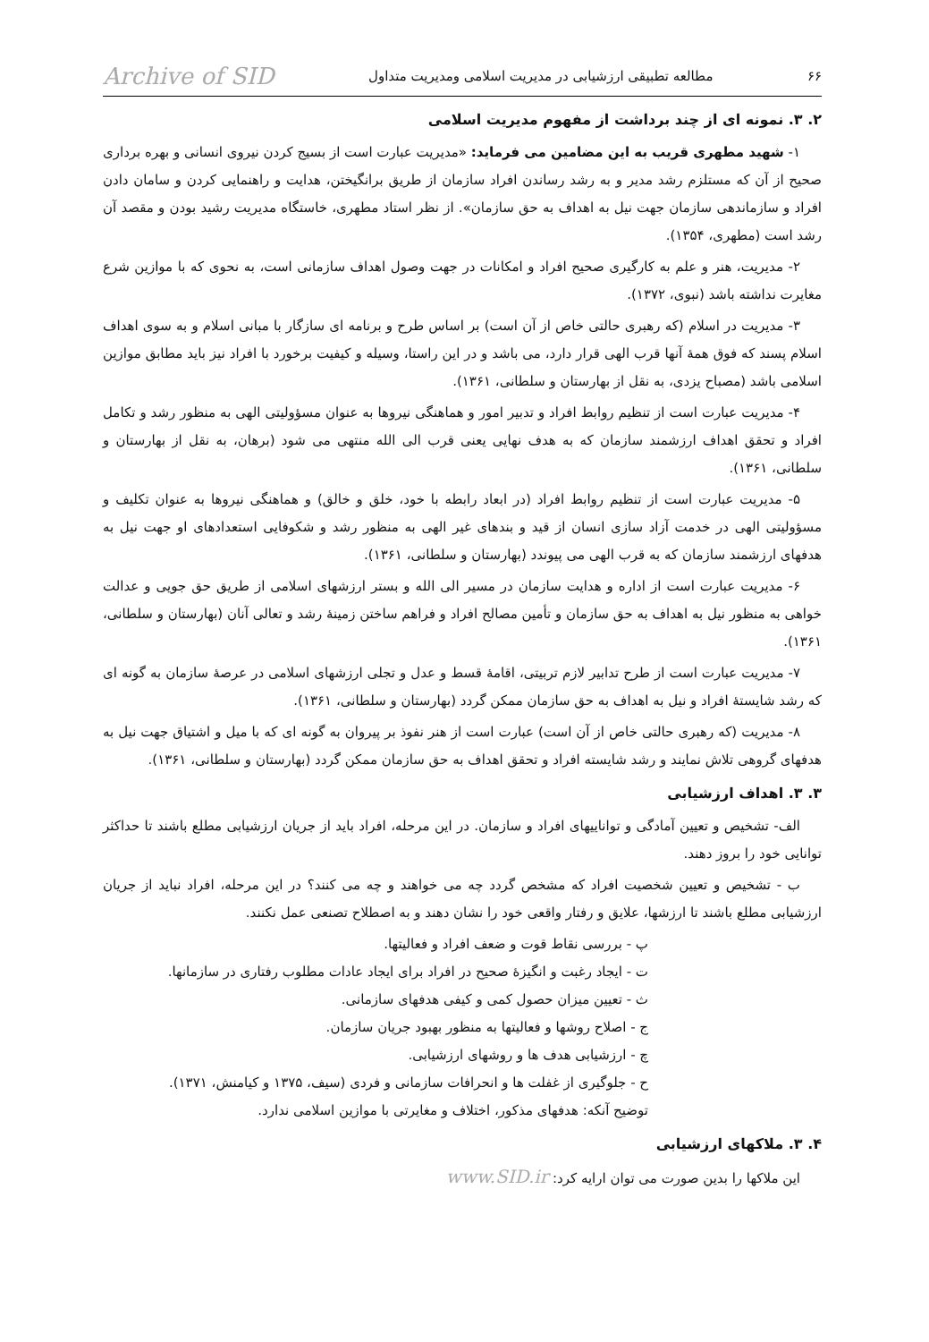۶۶ مطالعه تطبیقی ارزشیابی در مدیریت اسلامی ومدیریت متداول Archive of SID
۲. ۳. نمونه ای از چند برداشت از مفهوم مدیریت اسلامی
۱- شهید مطهری قریب به این مضامین می فرماید: «مدیریت عبارت است از بسیج کردن نیروی انسانی و بهره برداری صحیح از آن که مستلزم رشد مدیر و به رشد رساندن افراد سازمان از طریق برانگیختن، هدایت و راهنمایی کردن و سامان دادن افراد و سازماندهی سازمان جهت نیل به اهداف به حق سازمان». از نظر استاد مطهری، خاستگاه مدیریت رشید بودن و مقصد آن رشد است (مطهری، ۱۳۵۴).
۲- مدیریت، هنر و علم به کارگیری صحیح افراد و امکانات در جهت وصول اهداف سازمانی است، به نحوی که با موازین شرع مغایرت نداشته باشد (نبوی، ۱۳۷۲).
۳- مدیریت در اسلام (که رهبری حالتی خاص از آن است) بر اساس طرح و برنامه ای سازگار با مبانی اسلام و به سوی اهداف اسلام پسند که فوق همهٔ آنها قرب الهی قرار دارد، می باشد و در این راستا، وسیله و کیفیت برخورد با افراد نیز باید مطابق موازین اسلامی باشد (مصباح یزدی، به نقل از بهارستان و سلطانی، ۱۳۶۱).
۴- مدیریت عبارت است از تنظیم روابط افراد و تدبیر امور و هماهنگی نیروها به عنوان مسؤولیتی الهی به منظور رشد و تکامل افراد و تحقق اهداف ارزشمند سازمان که به هدف نهایی یعنی قرب الی الله منتهی می شود (برهان، به نقل از بهارستان و سلطانی، ۱۳۶۱).
۵- مدیریت عبارت است از تنظیم روابط افراد (در ابعاد رابطه با خود، خلق و خالق) و هماهنگی نیروها به عنوان تکلیف و مسؤولیتی الهی در خدمت آزاد سازی انسان از قید و بندهای غیر الهی به منظور رشد و شکوفایی استعدادهای او جهت نیل به هدفهای ارزشمند سازمان که به قرب الهی می پیوندد (بهارستان و سلطانی، ۱۳۶۱).
۶- مدیریت عبارت است از اداره و هدایت سازمان در مسیر الی الله و بستر ارزشهای اسلامی از طریق حق جویی و عدالت خواهی به منظور نیل به اهداف به حق سازمان و تأمین مصالح افراد و فراهم ساختن زمینهٔ رشد و تعالی آنان (بهارستان و سلطانی، ۱۳۶۱).
۷- مدیریت عبارت است از طرح تدابیر لازم تربیتی، اقامهٔ قسط و عدل و تجلی ارزشهای اسلامی در عرصهٔ سازمان به گونه ای که رشد شایستهٔ افراد و نیل به اهداف به حق سازمان ممکن گردد (بهارستان و سلطانی، ۱۳۶۱).
۸- مدیریت (که رهبری حالتی خاص از آن است) عبارت است از هنر نفوذ بر پیروان به گونه ای که با میل و اشتیاق جهت نیل به هدفهای گروهی تلاش نمایند و رشد شایسته افراد و تحقق اهداف به حق سازمان ممکن گردد (بهارستان و سلطانی، ۱۳۶۱).
۳. ۳. اهداف ارزشیابی
الف- تشخیص و تعیین آمادگی و تواناییهای افراد و سازمان. در این مرحله، افراد باید از جریان ارزشیابی مطلع باشند تا حداکثر توانایی خود را بروز دهند.
ب - تشخیص و تعیین شخصیت افراد که مشخص گردد چه می خواهند و چه می کنند؟ در این مرحله، افراد نباید از جریان ارزشیابی مطلع باشند تا ارزشها، علایق و رفتار واقعی خود را نشان دهند و به اصطلاح تصنعی عمل نکنند.
پ - بررسی نقاط قوت و ضعف افراد و فعالیتها.
ت - ایجاد رغبت و انگیزهٔ صحیح در افراد برای ایجاد عادات مطلوب رفتاری در سازمانها.
ث - تعیین میزان حصول کمی و کیفی هدفهای سازمانی.
ج - اصلاح روشها و فعالیتها به منظور بهبود جریان سازمان.
چ - ارزشیابی هدف ها و روشهای ارزشیابی.
ح - جلوگیری از غفلت ها و انحرافات سازمانی و فردی (سیف، ۱۳۷۵ و کیامنش، ۱۳۷۱).
توضیح آنکه: هدفهای مذکور، اختلاف و مغایرتی با موازین اسلامی ندارد.
۴. ۳. ملاکهای ارزشیابی
این ملاکها را بدین صورت می توان ارایه کرد: www.SID.ir